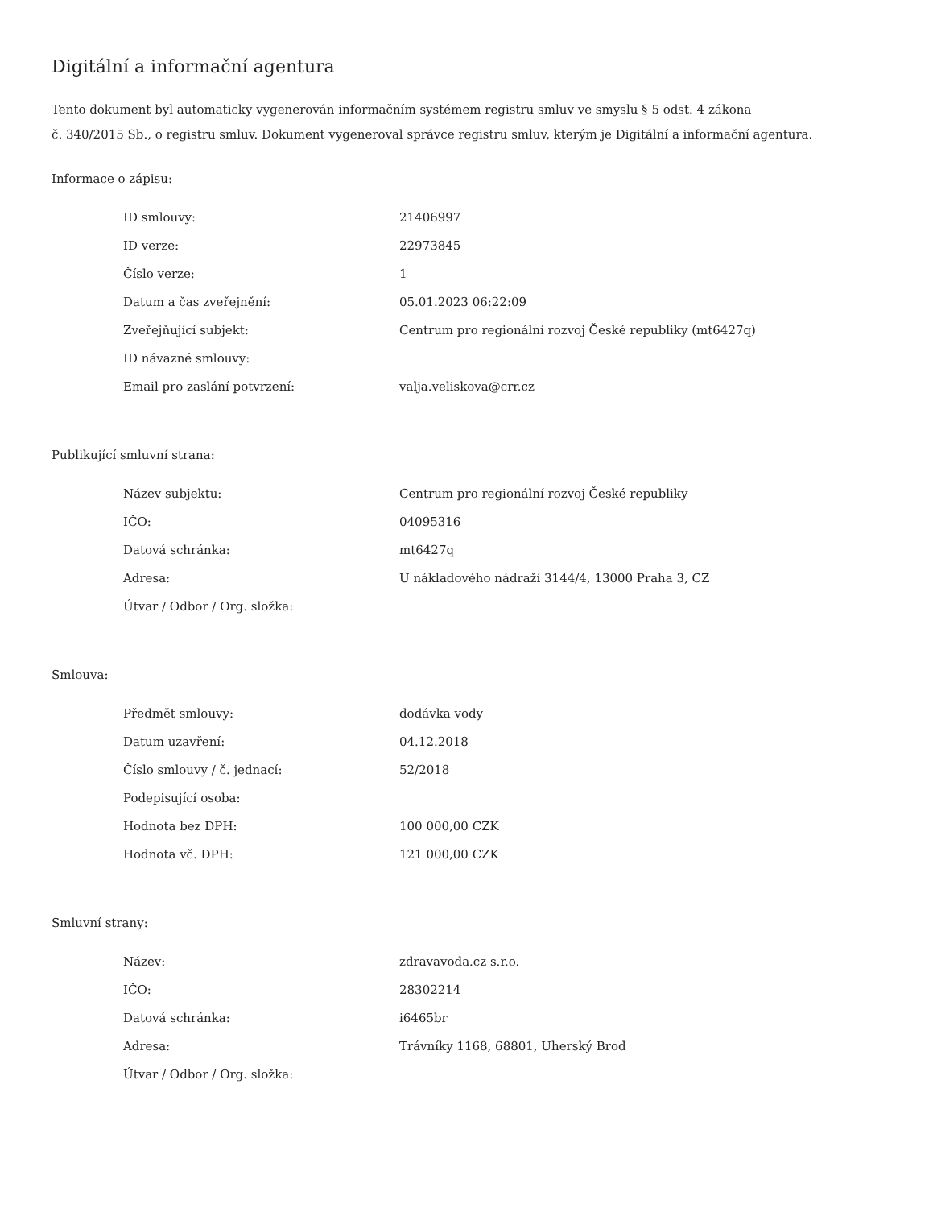Digitální a informační agentura
Tento dokument byl automaticky vygenerován informačním systémem registru smluv ve smyslu § 5 odst. 4 zákona
č. 340/2015 Sb., o registru smluv. Dokument vygeneroval správce registru smluv, kterým je Digitální a informační agentura.
Informace o zápisu:
| ID smlouvy: | 21406997 |
| ID verze: | 22973845 |
| Číslo verze: | 1 |
| Datum a čas zveřejnění: | 05.01.2023 06:22:09 |
| Zveřejňující subjekt: | Centrum pro regionální rozvoj České republiky (mt6427q) |
| ID návazné smlouvy: | |
| Email pro zaslání potvrzení: | valja.veliskova@crr.cz |
Publikující smluvní strana:
| Název subjektu: | Centrum pro regionální rozvoj České republiky |
| IČO: | 04095316 |
| Datová schránka: | mt6427q |
| Adresa: | U nákladového nádraží 3144/4, 13000 Praha 3, CZ |
| Útvar / Odbor / Org. složka: | |
Smlouva:
| Předmět smlouvy: | dodávka vody |
| Datum uzavření: | 04.12.2018 |
| Číslo smlouvy / č. jednací: | 52/2018 |
| Podepisující osoba: | |
| Hodnota bez DPH: | 100 000,00 CZK |
| Hodnota vč. DPH: | 121 000,00 CZK |
Smluvní strany:
| Název: | zdravavoda.cz s.r.o. |
| IČO: | 28302214 |
| Datová schránka: | i6465br |
| Adresa: | Trávníky 1168, 68801, Uherský Brod |
| Útvar / Odbor / Org. složka: | |